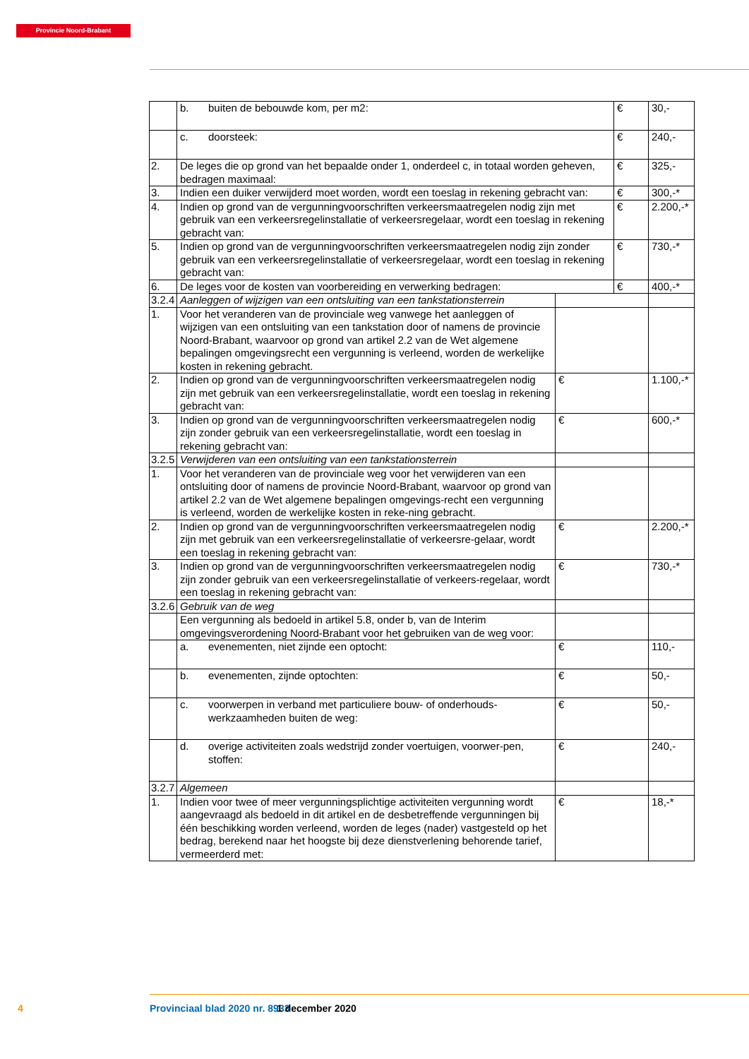Provincie Noord-Brabant
| | b. buiten de bebouwde kom, per m2: | | € | 30,- |
| | c. doorsteek: | | € | 240,- |
| 2. | De leges die op grond van het bepaalde onder 1, onderdeel c, in totaal worden geheven, bedragen maximaal: | | € | 325,- |
| 3. | Indien een duiker verwijderd moet worden, wordt een toeslag in rekening gebracht van: | | € | 300,-* |
| 4. | Indien op grond van de vergunningvoorschriften verkeersmaatregelen nodig zijn met gebruik van een verkeersregelinstallatie of verkeersregelaar, wordt een toeslag in rekening gebracht van: | | € | 2.200,-* |
| 5. | Indien op grond van de vergunningvoorschriften verkeersmaatregelen nodig zijn zonder gebruik van een verkeersregelinstallatie of verkeersregelaar, wordt een toeslag in rekening gebracht van: | | € | 730,-* |
| 6. | De leges voor de kosten van voorbereiding en verwerking bedragen: | | € | 400,-* |
| 3.2.4 | Aanleggen of wijzigen van een ontsluiting van een tankstationsterrein | | | |
| 1. | Voor het veranderen van de provinciale weg vanwege het aanleggen of wijzigen van een ontsluiting van een tankstation door of namens de provincie Noord-Brabant, waarvoor op grond van artikel 2.2 van de Wet algemene bepalingen omgevingsrecht een vergunning is verleend, worden de werkelijke kosten in rekening gebracht. | | | |
| 2. | Indien op grond van de vergunningvoorschriften verkeersmaatregelen nodig zijn met gebruik van een verkeersregelinstallatie, wordt een toeslag in rekening gebracht van: | € | | 1.100,-* |
| 3. | Indien op grond van de vergunningvoorschriften verkeersmaatregelen nodig zijn zonder gebruik van een verkeersregelinstallatie, wordt een toeslag in rekening gebracht van: | € | | 600,-* |
| 3.2.5 | Verwijderen van een ontsluiting van een tankstationsterrein | | | |
| 1. | Voor het veranderen van de provinciale weg voor het verwijderen van een ontsluiting door of namens de provincie Noord-Brabant, waarvoor op grond van artikel 2.2 van de Wet algemene bepalingen omgevings-recht een vergunning is verleend, worden de werkelijke kosten in reke-ning gebracht. | | | |
| 2. | Indien op grond van de vergunningvoorschriften verkeersmaatregelen nodig zijn met gebruik van een verkeersregelinstallatie of verkeersre-gelaar, wordt een toeslag in rekening gebracht van: | € | | 2.200,-* |
| 3. | Indien op grond van de vergunningvoorschriften verkeersmaatregelen nodig zijn zonder gebruik van een verkeersregelinstallatie of verkeers-regelaar, wordt een toeslag in rekening gebracht van: | € | | 730,-* |
| 3.2.6 | Gebruik van de weg | | | |
| | Een vergunning als bedoeld in artikel 5.8, onder b, van de Interim omgevingsverordening Noord-Brabant voor het gebruiken van de weg voor: | | | |
| | a. evenementen, niet zijnde een optocht: | € | | 110,- |
| | b. evenementen, zijnde optochten: | € | | 50,- |
| | c. voorwerpen in verband met particuliere bouw- of onderhouds-werkzaamheden buiten de weg: | € | | 50,- |
| | d. overige activiteiten zoals wedstrijd zonder voertuigen, voorwer-pen, stoffen: | € | | 240,- |
| 3.2.7 | Algemeen | | | |
| 1. | Indien voor twee of meer vergunningsplichtige activiteiten vergunning wordt aangevraagd als bedoeld in dit artikel en de desbetreffende vergunningen bij één beschikking worden verleend, worden de leges (nader) vastgesteld op het bedrag, berekend naar het hoogste bij deze dienstverlening behorende tarief, vermeerderd met: | € | | 18,-* |
4 Provinciaal blad 2020 nr. 8933 1 december 2020